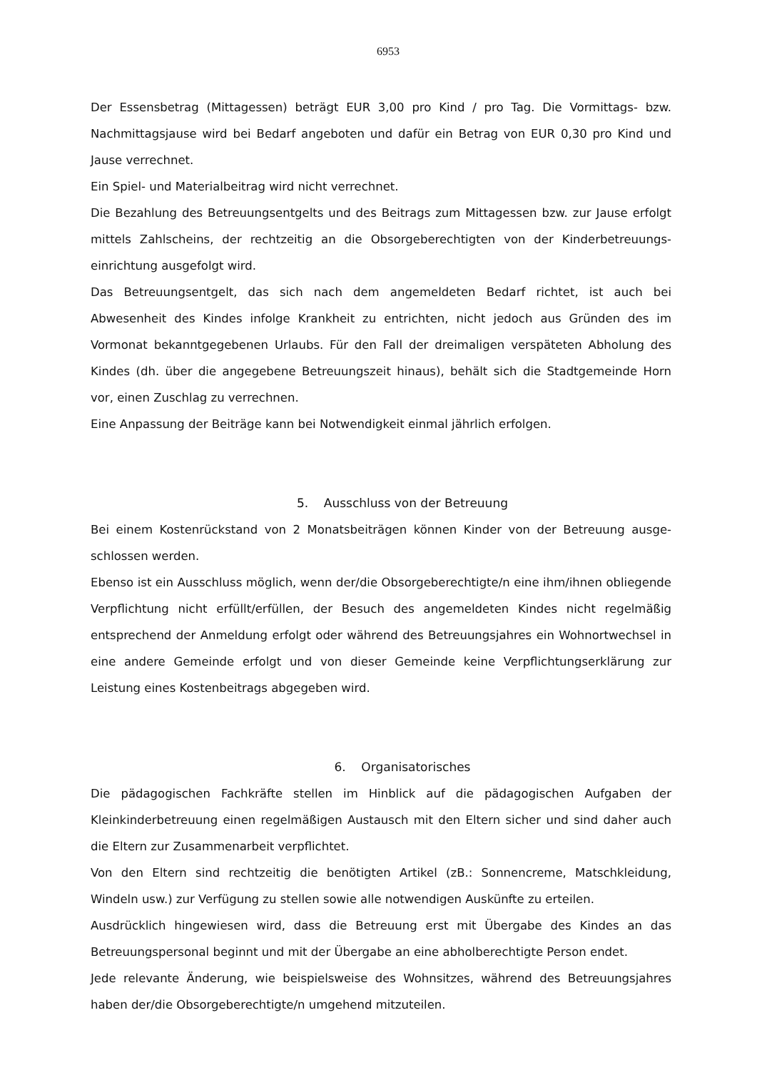6953
Der Essensbetrag (Mittagessen) beträgt EUR 3,00 pro Kind / pro Tag. Die Vormittags- bzw. Nachmittagsjause wird bei Bedarf angeboten und dafür ein Betrag von EUR 0,30 pro Kind und Jause verrechnet.
Ein Spiel- und Materialbeitrag wird nicht verrechnet.
Die Bezahlung des Betreuungsentgelts und des Beitrags zum Mittagessen bzw. zur Jause erfolgt mittels Zahlscheins, der rechtzeitig an die Obsorgeberechtigten von der Kinderbetreuungs-einrichtung ausgefolgt wird.
Das Betreuungsentgelt, das sich nach dem angemeldeten Bedarf richtet, ist auch bei Abwesenheit des Kindes infolge Krankheit zu entrichten, nicht jedoch aus Gründen des im Vormonat bekanntgegebenen Urlaubs. Für den Fall der dreimaligen verspäteten Abholung des Kindes (dh. über die angegebene Betreuungszeit hinaus), behält sich die Stadtgemeinde Horn vor, einen Zuschlag zu verrechnen.
Eine Anpassung der Beiträge kann bei Notwendigkeit einmal jährlich erfolgen.
5. Ausschluss von der Betreuung
Bei einem Kostenrückstand von 2 Monatsbeiträgen können Kinder von der Betreuung ausge-schlossen werden.
Ebenso ist ein Ausschluss möglich, wenn der/die Obsorgeberechtigte/n eine ihm/ihnen obliegende Verpflichtung nicht erfüllt/erfüllen, der Besuch des angemeldeten Kindes nicht regelmäßig entsprechend der Anmeldung erfolgt oder während des Betreuungsjahres ein Wohnortwechsel in eine andere Gemeinde erfolgt und von dieser Gemeinde keine Verpflichtungserklärung zur Leistung eines Kostenbeitrags abgegeben wird.
6. Organisatorisches
Die pädagogischen Fachkräfte stellen im Hinblick auf die pädagogischen Aufgaben der Kleinkinderbetreuung einen regelmäßigen Austausch mit den Eltern sicher und sind daher auch die Eltern zur Zusammenarbeit verpflichtet.
Von den Eltern sind rechtzeitig die benötigten Artikel (zB.: Sonnencreme, Matschkleidung, Windeln usw.) zur Verfügung zu stellen sowie alle notwendigen Auskünfte zu erteilen.
Ausdrücklich hingewiesen wird, dass die Betreuung erst mit Übergabe des Kindes an das Betreuungspersonal beginnt und mit der Übergabe an eine abholberechtigte Person endet.
Jede relevante Änderung, wie beispielsweise des Wohnsitzes, während des Betreuungsjahres haben der/die Obsorgeberechtigte/n umgehend mitzuteilen.